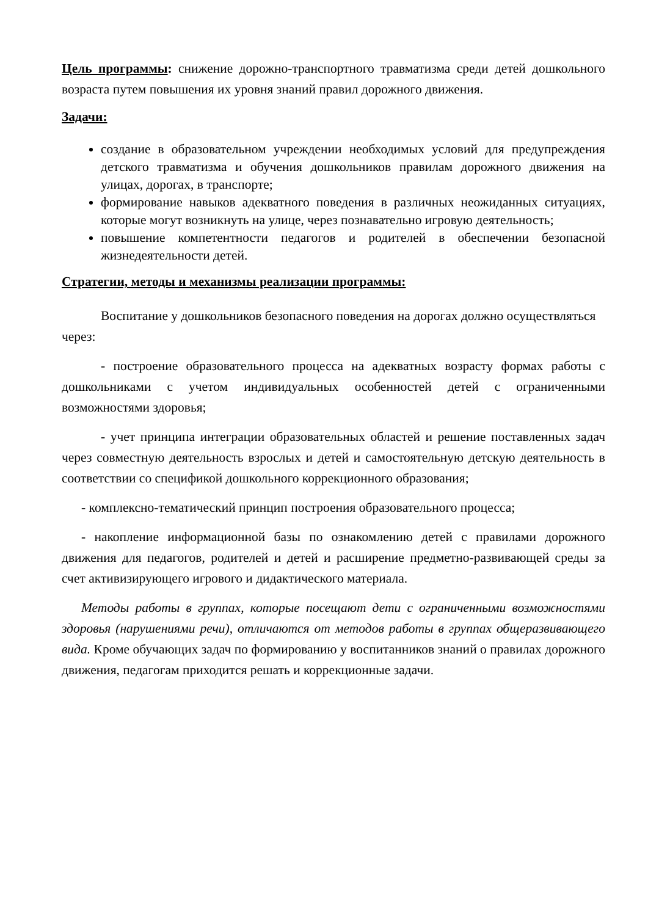Цель программы: снижение дорожно-транспортного травматизма среди детей дошкольного возраста путем повышения их уровня знаний правил дорожного движения.
Задачи:
создание в образовательном учреждении необходимых условий для предупреждения детского травматизма и обучения дошкольников правилам дорожного движения на улицах, дорогах, в транспорте;
формирование навыков адекватного поведения в различных неожиданных ситуациях, которые могут возникнуть на улице, через познавательно игровую деятельность;
повышение компетентности педагогов и родителей в обеспечении безопасной жизнедеятельности детей.
Стратегии, методы и механизмы реализации программы:
Воспитание у дошкольников безопасного поведения на дорогах должно осуществляться через:
- построение образовательного процесса на адекватных возрасту формах работы с дошкольниками с учетом индивидуальных особенностей детей с ограниченными возможностями здоровья;
- учет принципа интеграции образовательных областей и решение поставленных задач через совместную деятельность взрослых и детей и самостоятельную детскую деятельность в соответствии со спецификой дошкольного коррекционного образования;
- комплексно-тематический принцип построения образовательного процесса;
- накопление информационной базы по ознакомлению детей с правилами дорожного движения для педагогов, родителей и детей и расширение предметно-развивающей среды за счет активизирующего игрового и дидактического материала.
Методы работы в группах, которые посещают дети с ограниченными возможностями здоровья (нарушениями речи), отличаются от методов работы в группах общеразвивающего вида. Кроме обучающих задач по формированию у воспитанников знаний о правилах дорожного движения, педагогам приходится решать и коррекционные задачи.